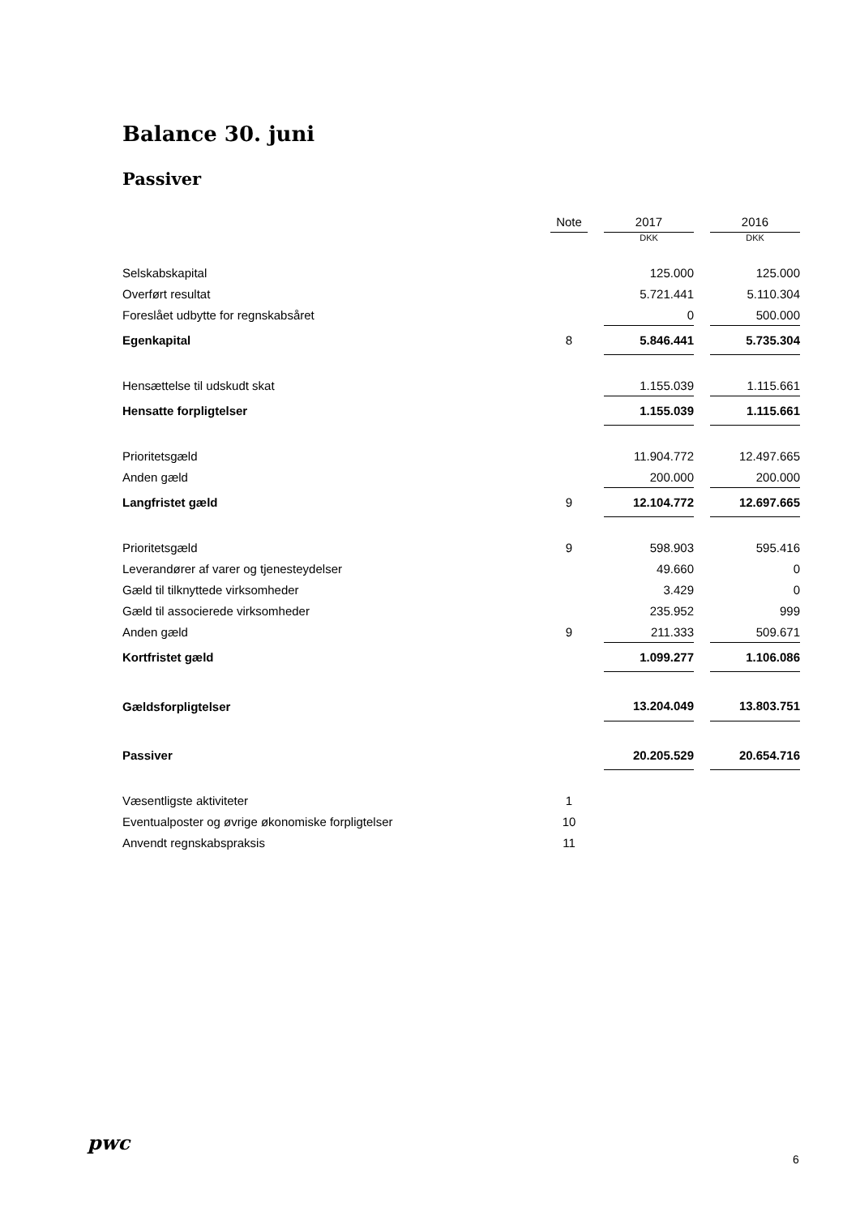Balance 30. juni
Passiver
| | Note | | 2017 | | 2016 |
| --- | --- | --- | --- | --- | --- |
| | | | DKK | | DKK |
| Selskabskapital | | | 125.000 | | 125.000 |
| Overført resultat | | | 5.721.441 | | 5.110.304 |
| Foreslået udbytte for regnskabsåret | | | 0 | | 500.000 |
| Egenkapital | 8 | | 5.846.441 | | 5.735.304 |
| Hensættelse til udskudt skat | | | 1.155.039 | | 1.115.661 |
| Hensatte forpligtelser | | | 1.155.039 | | 1.115.661 |
| Prioritetsgæld | | | 11.904.772 | | 12.497.665 |
| Anden gæld | | | 200.000 | | 200.000 |
| Langfristet gæld | 9 | | 12.104.772 | | 12.697.665 |
| Prioritetsgæld | 9 | | 598.903 | | 595.416 |
| Leverandører af varer og tjenesteydelser | | | 49.660 | | 0 |
| Gæld til tilknyttede virksomheder | | | 3.429 | | 0 |
| Gæld til associerede virksomheder | | | 235.952 | | 999 |
| Anden gæld | 9 | | 211.333 | | 509.671 |
| Kortfristet gæld | | | 1.099.277 | | 1.106.086 |
| Gældsforpligtelser | | | 13.204.049 | | 13.803.751 |
| Passiver | | | 20.205.529 | | 20.654.716 |
| Væsentligste aktiviteter | 1 | | | | |
| Eventualposter og øvrige økonomiske forpligtelser | 10 | | | | |
| Anvendt regnskabspraksis | 11 | | | | |
pwc
6